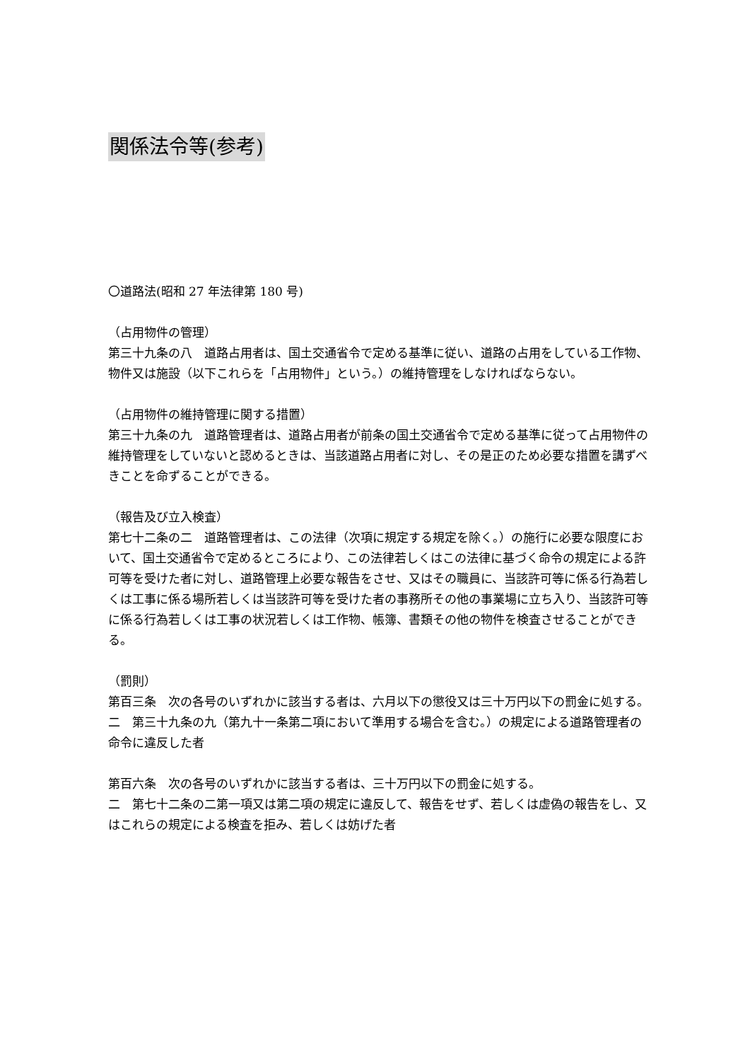関係法令等(参考)
〇道路法(昭和 27 年法律第 180 号)
（占用物件の管理）
第三十九条の八　道路占用者は、国土交通省令で定める基準に従い、道路の占用をしている工作物、物件又は施設（以下これらを「占用物件」という。）の維持管理をしなければならない。
（占用物件の維持管理に関する措置）
第三十九条の九　道路管理者は、道路占用者が前条の国土交通省令で定める基準に従って占用物件の維持管理をしていないと認めるときは、当該道路占用者に対し、その是正のため必要な措置を講ずべきことを命ずることができる。
（報告及び立入検査）
第七十二条の二　道路管理者は、この法律（次項に規定する規定を除く。）の施行に必要な限度において、国土交通省令で定めるところにより、この法律若しくはこの法律に基づく命令の規定による許可等を受けた者に対し、道路管理上必要な報告をさせ、又はその職員に、当該許可等に係る行為若しくは工事に係る場所若しくは当該許可等を受けた者の事務所その他の事業場に立ち入り、当該許可等に係る行為若しくは工事の状況若しくは工作物、帳簿、書類その他の物件を検査させることができる。
（罰則）
第百三条　次の各号のいずれかに該当する者は、六月以下の懲役又は三十万円以下の罰金に処する。
二　第三十九条の九（第九十一条第二項において準用する場合を含む。）の規定による道路管理者の命令に違反した者
第百六条　次の各号のいずれかに該当する者は、三十万円以下の罰金に処する。
二　第七十二条の二第一項又は第二項の規定に違反して、報告をせず、若しくは虚偽の報告をし、又はこれらの規定による検査を拒み、若しくは妨げた者